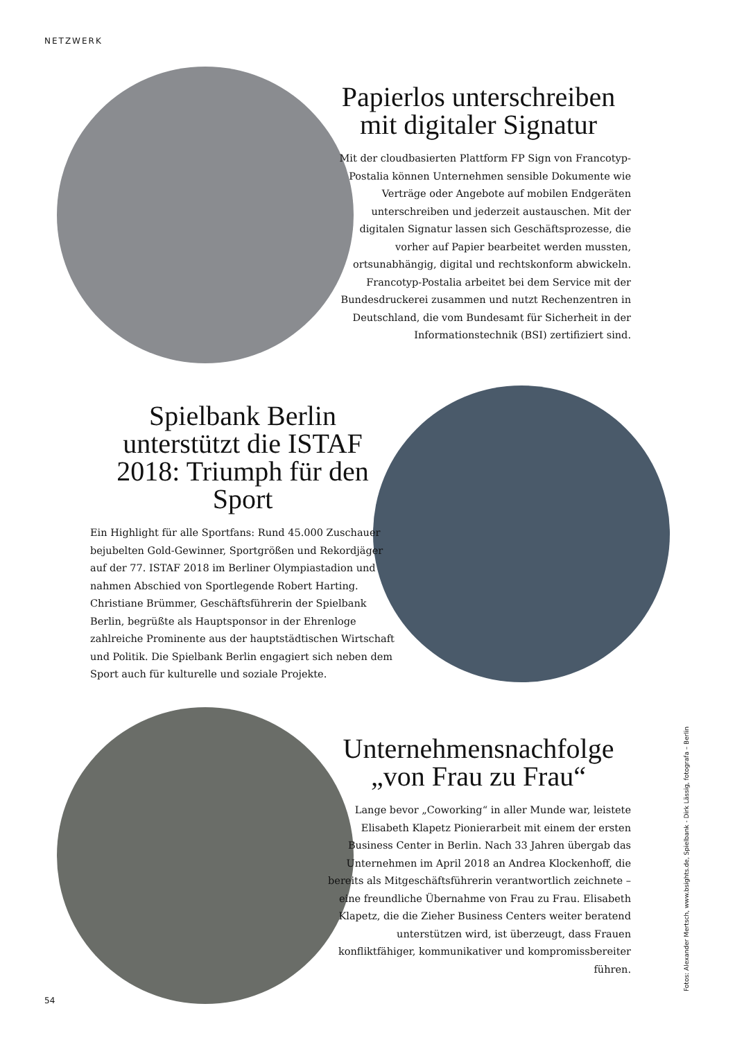NETZWERK
Papierlos unterschreiben
mit digitaler Signatur
Mit der cloudbasierten Plattform FP Sign von Francotyp-Postalia können Unternehmen sensible Dokumente wie Verträge oder Angebote auf mobilen Endgeräten unterschreiben und jederzeit austauschen. Mit der digitalen Signatur lassen sich Geschäftsprozesse, die vorher auf Papier bearbeitet werden mussten, ortsunabhängig, digital und rechtskonform abwickeln. Francotyp-Postalia arbeitet bei dem Service mit der Bundesdruckerei zusammen und nutzt Rechenzentren in Deutschland, die vom Bundesamt für Sicherheit in der Informationstechnik (BSI) zertifiziert sind.
Spielbank Berlin unterstützt die ISTAF 2018: Triumph für den Sport
Ein Highlight für alle Sportfans: Rund 45.000 Zuschauer bejubelten Gold-Gewinner, Sportgrößen und Rekordjäger auf der 77. ISTAF 2018 im Berliner Olympiastadion und nahmen Abschied von Sportlegende Robert Harting. Christiane Brümmer, Geschäftsführerin der Spielbank Berlin, begrüßte als Hauptsponsor in der Ehrenloge zahlreiche Prominente aus der hauptstädtischen Wirtschaft und Politik. Die Spielbank Berlin engagiert sich neben dem Sport auch für kulturelle und soziale Projekte.
Unternehmensnachfolge
„von Frau zu Frau“
Lange bevor „Coworking“ in aller Munde war, leistete Elisabeth Klapetz Pionierarbeit mit einem der ersten Business Center in Berlin. Nach 33 Jahren übergab das Unternehmen im April 2018 an Andrea Klockenhoff, die bereits als Mitgeschäftsführerin verantwortlich zeichnete – eine freundliche Übernahme von Frau zu Frau. Elisabeth Klapetz, die die Zieher Business Centers weiter beratend unterstützen wird, ist überzeugt, dass Frauen konfliktfähiger, kommunikativer und kompromissbereiter führen.
54
Fotos: Alexander Mertsch, www.bsights.de, Spielbank - Dirk Lässig, fotografa – Berlin